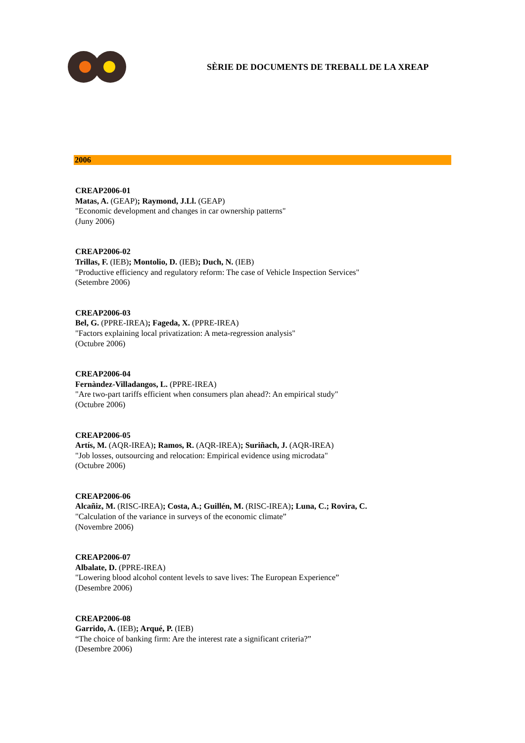SÈRIE DE DOCUMENTS DE TREBALL DE LA XREAP
2006
CREAP2006-01
Matas, A. (GEAP); Raymond, J.Ll. (GEAP)
"Economic development and changes in car ownership patterns"
(Juny 2006)
CREAP2006-02
Trillas, F. (IEB); Montolio, D. (IEB); Duch, N. (IEB)
"Productive efficiency and regulatory reform: The case of Vehicle Inspection Services"
(Setembre 2006)
CREAP2006-03
Bel, G. (PPRE-IREA); Fageda, X. (PPRE-IREA)
"Factors explaining local privatization: A meta-regression analysis"
(Octubre 2006)
CREAP2006-04
Fernàndez-Villadangos, L. (PPRE-IREA)
"Are two-part tariffs efficient when consumers plan ahead?: An empirical study"
(Octubre 2006)
CREAP2006-05
Artís, M. (AQR-IREA); Ramos, R. (AQR-IREA); Suriñach, J. (AQR-IREA)
"Job losses, outsourcing and relocation: Empirical evidence using microdata"
(Octubre 2006)
CREAP2006-06
Alcañiz, M. (RISC-IREA); Costa, A.; Guillén, M. (RISC-IREA); Luna, C.; Rovira, C.
"Calculation of the variance in surveys of the economic climate”
(Novembre 2006)
CREAP2006-07
Albalate, D. (PPRE-IREA)
"Lowering blood alcohol content levels to save lives: The European Experience”
(Desembre 2006)
CREAP2006-08
Garrido, A. (IEB); Arqué, P. (IEB)
“The choice of banking firm: Are the interest rate a significant criteria?”
(Desembre 2006)